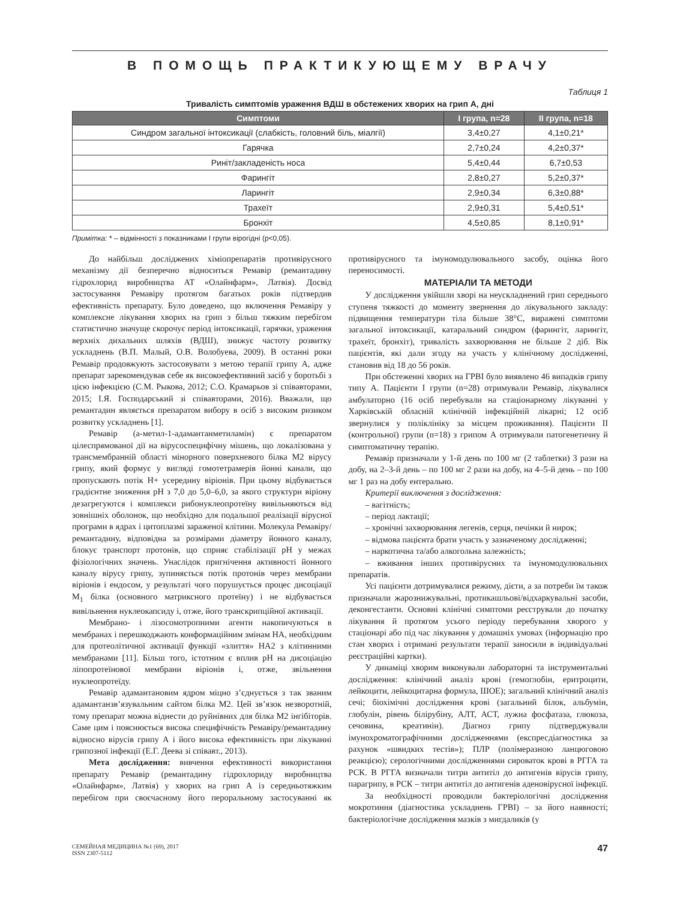В ПОМОЩЬ ПРАКТИКУЮЩЕМУ ВРАЧУ
Таблиця 1
Тривалість симптомів ураження ВДШ в обстежених хворих на грип А, дні
| Симптоми | I група, n=28 | II група, n=18 |
| --- | --- | --- |
| Синдром загальної інтоксикації (слабкість, головний біль, міалгії) | 3,4±0,27 | 4,1±0,21* |
| Гарячка | 2,7±0,24 | 4,2±0,37* |
| Риніт/закладеність носа | 5,4±0,44 | 6,7±0,53 |
| Фарингіт | 2,8±0,27 | 5,2±0,37* |
| Ларингіт | 2,9±0,34 | 6,3±0,88* |
| Трахеїт | 2,9±0,31 | 5,4±0,51* |
| Бронхіт | 4,5±0,85 | 8,1±0,91* |
Примітка: * – відмінності з показниками I групи вірогідні (р<0,05).
До найбільш досліджених хіміопрепаратів противірусного механізму дії безперечно відноситься Ремавір (ремантадину гідрохлорид виробництва АТ «Олайнфарм», Латвія). Досвід застосування Ремавіру протягом багатьох років підтвердив ефективність препарату. Було доведено, що включення Ремавіру у комплексне лікування хворих на грип з більш тяжким перебігом статистично значуще скорочує період інтоксикації, гарячки, ураження верхніх дихальних шляхів (ВДШ), знижує частоту розвитку ускладнень (В.П. Малый, О.В. Волобуева, 2009). В останні роки Ремавір продовжують застосовувати з метою терапії грипу А, адже препарат зарекомендував себе як високоефективний засіб у боротьбі з цією інфекцією (С.М. Рыкова, 2012; С.О. Крамарьов зі співавторами, 2015; І.Я. Господарський зі співавторами, 2016). Вважали, що ремантадин являється препаратом вибору в осіб з високим ризиком розвитку ускладнень [1].
Ремавір (а-метил-1-адамантанметиламін) є препаратом цілеспрямованої дії на вірусоспецифічну мішень, що локалізована у трансмембранній області мінорного поверхневого білка М2 вірусу грипу, який формує у вигляді гомотетрамерів йонні канали, що пропускають потік Н+ усередину віріонів. При цьому відбувається градієнтне зниження рН з 7,0 до 5,0–6,0, за якого структури віріону дезагрегуются і комплекси рибонуклеопротеїну вивільняються від зовнішніх оболонок, що необхідно для подальшої реалізації вірусної програми в ядрах і цитоплазмі зараженої клітини. Молекула Ремавіру/ремантадину, відповідна за розмірами діаметру йонного каналу, блокує транспорт протонів, що сприяє стабілізації рН у межах фізіологічних значень. Унаслідок пригнічення активності йонного каналу вірусу грипу, зупиняється потік протонів через мембрани віріонів і ендосом, у результаті чого порушується процес дисоціації М<sub>1</sub> білка (основного матриксного протеїну) і не відбувається вивільнення нуклеокапсиду і, отже, його транскрипційної активації.
Мембрано- і лізосомотропними агенти накопичуються в мембранах і перешкоджають конформаційним змінам НА, необхідним для протеолітичної активації функції «злиття» НА2 з клітинними мембранами [11]. Більш того, істотним є вплив рН на дисоціацію ліпопротеїнової мембрани віріонів і, отже, звільнення нуклеопротеїду.
Ремавір адамантановим ядром міцно з’єднується з так званим адамантанзв’язувальним сайтом білка М2. Цей зв’язок незворотній, тому препарат можна віднести до руйнівних для білка М2 інгібіторів. Саме цим і пояснюється висока специфічність Ремавіру/ремантадину відносно вірусів грипу А і його висока ефективність при лікуванні грипозної інфекції (Е.Г. Деева зі співавт., 2013).
Мета дослідження: вивчення ефективності використання препарату Ремавір (ремантадину гідрохлориду виробництва «Олайнфарм», Латвія) у хворих на грип А із середньотяжким перебігом при своєчасному його пероральному застосуванні як противірусного та імуномодулювального засобу, оцінка його переносимості.
МАТЕРІАЛИ ТА МЕТОДИ
У дослідження увійшли хворі на неускладнений грип середнього ступеня тяжкості до моменту звернення до лікувального закладу: підвищення температури тіла більше 38°С, виражені симптоми загальної інтоксикації, катаральний синдром (фарингіт, ларингіт, трахеїт, бронхіт), тривалість захворювання не більше 2 діб. Вік пацієнтів, які дали згоду на участь у клінічному дослідженні, становив від 18 до 56 років.
При обстеженні хворих на ГРВІ було виявлено 46 випадків грипу типу А. Пацієнти I групи (n=28) отримували Ремавір, лікувалися амбулаторно (16 осіб перебували на стаціонарному лікуванні у Харківській обласній клінічній інфекційній лікарні; 12 осіб звернулися у поліклініку за місцем проживання). Пацієнти II (контрольної) групи (n=18) з грипом А отримували патогенетичну й симптоматичну терапію.
Ремавір призначали у 1-й день по 100 мг (2 таблетки) 3 рази на добу, на 2–3-й день – по 100 мг 2 рази на добу, на 4–5-й день – по 100 мг 1 раз на добу ентерально.
Критерії виключення з дослідження:
– вагітність;
– період лактації;
– хронічні захворювання легенів, серця, печінки й нирок;
– відмова пацієнта брати участь у зазначеному дослідженні;
– наркотична та/або алкогольна залежність;
– вживання інших противірусних та імуномодулювальних препаратів.
Усі пацієнти дотримувалися режиму, дієти, а за потреби їм також призначали жарознижувальні, протикашльові/відхаркувальні засоби, деконгестанти. Основні клінічні симптоми реєстрували до початку лікування й протягом усього періоду перебування хворого у стаціонарі або під час лікування у домашніх умовах (інформацію про стан хворих і отримані результати терапії заносили в індивідуальні реєстраційні картки).
У динаміці хворим виконували лабораторні та інструментальні дослідження: клінічний аналіз крові (гемоглобін, еритроцити, лейкоцити, лейкоцитарна формула, ШОЕ); загальний клінічний аналіз сечі; біохімічні дослідження крові (загальний білок, альбумін, глобулін, рівень білірубіну, АЛТ, АСТ, лужна фосфатаза, глюкоза, сечовина, креатинін). Діагноз грипу підтверджували імунохроматографічними дослідженнями (експресдіагностика за рахунок «швидких тестів»); ПЛР (полімеразною ланцюговою реакцією); серологічними дослідженнями сироваток крові в РГГА та РСК. В РГГА визначали титри антитіл до антигенів вірусів грипу, парагрипу, в РСК – титри антитіл до антигенів аденовірусної інфекції.
За необхідності проводили бактеріологічні дослідження мокротиння (діагностика ускладнень ГРВІ) – за його наявності; бактеріологічне дослідження мазків з мигдаликів (у
СЕМЕЙНАЯ МЕДИЦИНА №1 (69), 2017
ISSN 2307-5112
47